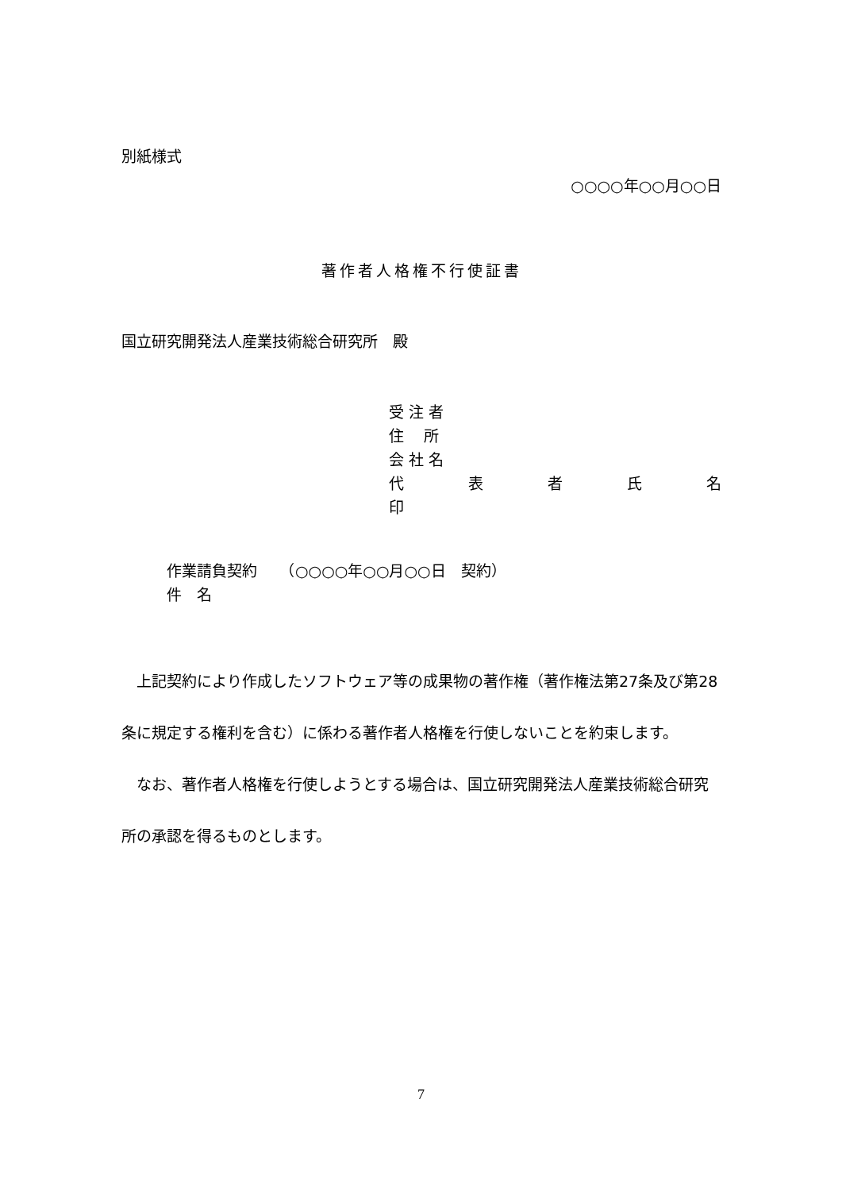別紙様式
○○○○年○○月○○日
著作者人格権不行使証書
国立研究開発法人産業技術総合研究所　殿
受 注 者
住　 所
会 社 名
代 表 者 氏 名
印
作業請負契約　　（○○○○年○○月○○日　契約）
件　名
　上記契約により作成したソフトウェア等の成果物の著作権（著作権法第27条及び第28条に規定する権利を含む）に係わる著作者人格権を行使しないことを約束します。
　なお、著作者人格権を行使しようとする場合は、国立研究開発法人産業技術総合研究所の承認を得るものとします。
7